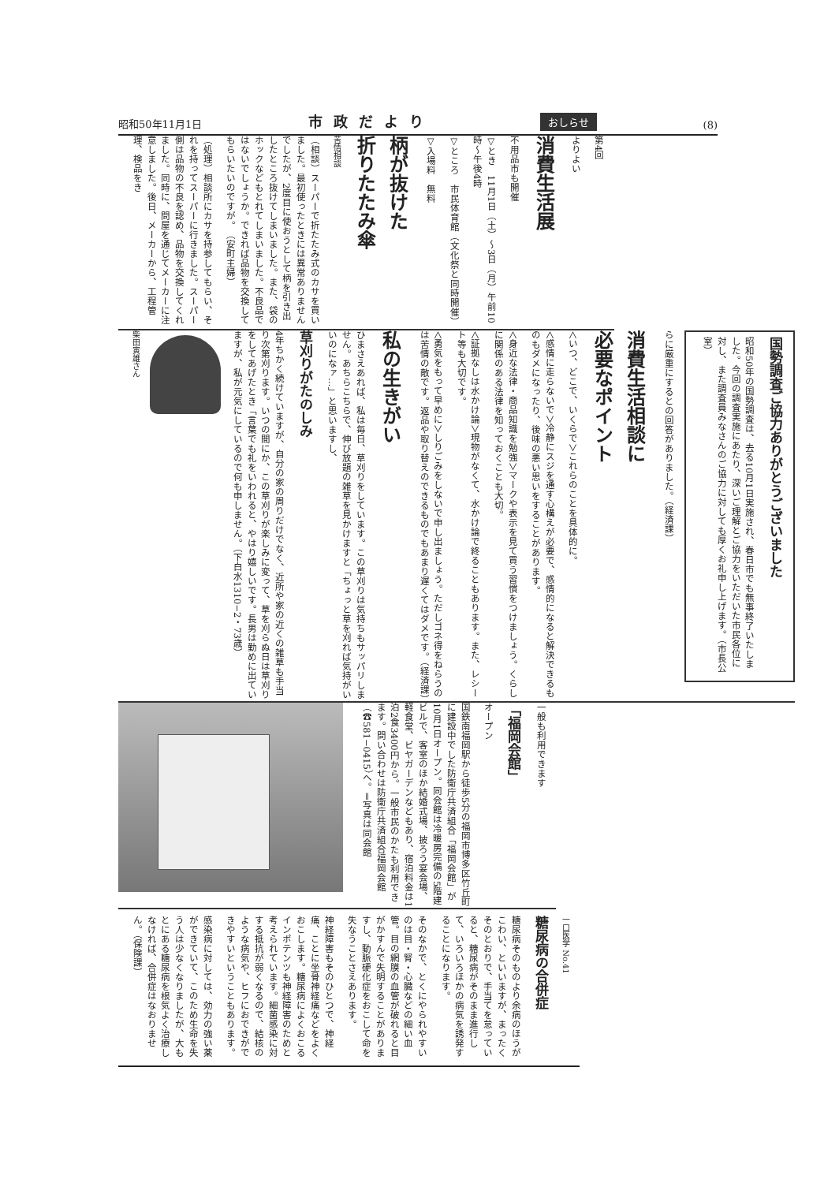昭和50年11月1日 市政だより おしらせ (8)
第4回
よりよい
消費生活展
不用品市も開催
▽とき　11月1日（土）〜3日（月）午前10時〜午後4時
▽ところ　市民体育館（文化祭と同時開催）
▽入場料　無料
柄が抜けた
折りたたみ傘
苦情相談
（相談）スーパーで折たたみ式のカサを買いました。最初使ったときには異常ありませんでしたが、2度目に使おうとして柄を引き出したところ抜けてしまいました。また、袋のホックなどもとれてしまいました。不良品ではないでしょうか。できれば品物を交換してもらいたいのですが。　（安町主婦）
（処理）相談所にカサを持参してもらい、それを持ってスーパーに行きました。スーパー側は品物の不良を認め、品物を交換してくれました。同時に、問屋を通じてメーカーに注意しました。後日、メーカーから、工程管理、検品をき
国勢調査ご協力ありがとうございました
昭和50年の国勢調査は、去る10月1日実施され、春日市でも無事終了いたしました。今回の調査実施にあたり、深いご理解とご協力をいただいた市民各位に対し、また調査員みなさんのご協力に対しても厚くお礼申し上げます。（市長公室）
らに厳重にするとの回答がありました。（経済課）
消費生活相談に
必要なポイント
＜いつ、どこで、いくらで＞これらのことを具体的に。
＜感情に走らないで＞冷静にスジを通す心構えが必要で、感情的になると解決できるものもダメになったり、後味の悪い思いをすることがあります。
＜身近な法律・商品知識を勉強＞マークや表示を見て買う習慣をつけましょう。くらしに関係のある法律を知っておくことも大切。
＜証拠なしは水かけ論＞現物がなくて、水かけ論で終ることもあります。また、レシート等も大切です。
＜勇気をもって早めに＞しりごみをしないで申し出ましょう。ただしゴネ得をねらうのは苦情の敵です。返品や取り替えのできるものでもあまり遅くてはダメです。（経済課）
私の生きがい
ひまさえあれば、私は毎日、草刈りをしています。この草刈りは気持ちもサッパリしません。あちらこちらで、伸び放題の雑草を見かけますと「ちょっと草を刈れば気持がいいのになァ…」と思いますし、
草刈りがたのしみ
4年ちかく続けていますが、自分の家の周りだけでなく、近所や家の近くの雑草も手当り次第刈ります。いつの間にか、この草刈りが楽しみに変って、草を刈らぬ日は草刈りをしてあげたとき「言葉でも礼をいわれると、やはり嬉しいです。長男は勤めに出ていますが、私が元気にしているので何も申しません。（下白水1310−2・73歳）
柴田寅雄さん
一般も利用できます
「福岡会館」
オープン
国鉄南福岡駅から徒歩5分の福岡市博多区竹丘町に建設中でした防衛庁共済組合「福岡会館」が10月1日オープン。同会館は冷暖房完備の5階建ビルで、客室のほか結婚式場、披ろう宴会場、軽食堂、ビヤガーデンなどもあり、宿泊料金は1泊2食3400円から。一般市民のかたも利用できます。問い合わせは防衛庁共済組合福岡会館（☎581−0415）へ。＝写真は同会館
一口医学 No.41
糖尿病の合併症
糖尿病そのものより余病のほうがこわい、といいますが、まったくそのとおりで、手当てを怠っていると、糖尿病がそのまま進行して、いろいろほかの病気を誘発することになります。
そのなかで、とくにやられやすいのは目・腎・心臓などの細い血管。目の網膜の血管が破れると目がかすんで失明することがありますし、動脈硬化症をおこして命を失なうことさえあります。
神経障害もそのひとつで、神経痛、ことに坐骨神経痛などをよくおこします。糖尿病によくおこるインポテンツも神経障害のためと考えられています。細菌感染に対する抵抗が弱くなるので、結核のような病気や、ヒフにおできができやすいということもあります。
感染病に対しては、効力の強い薬ができていて、このため生命を失う人は少なくなりましたが、大もとにある糖尿病を根気よく治療しなければ、合併症はなおりません。（保険課）